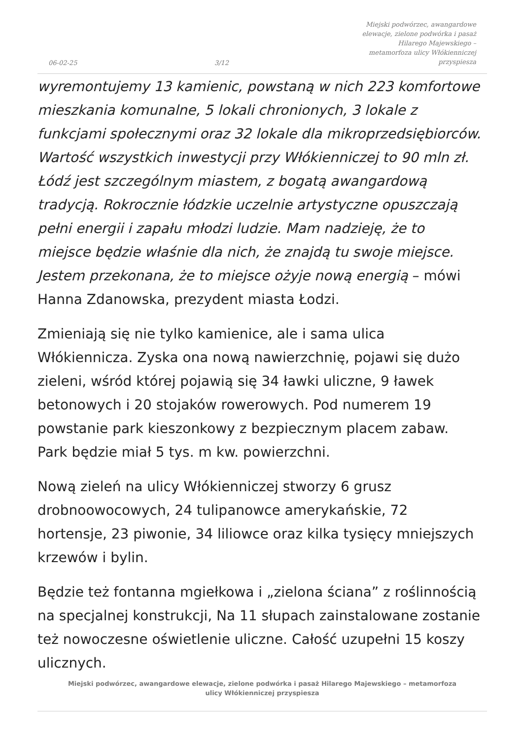06-02-25
3/12
Miejski podwórzec, awangardowe elewacje, zielone podwórka i pasaż Hilarego Majewskiego – metamorfoza ulicy Włókienniczej przyspiesza
wyremontujemy 13 kamienic, powstaną w nich 223 komfortowe mieszkania komunalne, 5 lokali chronionych, 3 lokale z funkcjami społecznymi oraz 32 lokale dla mikroprzedsiębiorców. Wartość wszystkich inwestycji przy Włókienniczej to 90 mln zł. Łódź jest szczególnym miastem, z bogatą awangardową tradycją. Rokrocznie łódzkie uczelnie artystyczne opuszczają pełni energii i zapału młodzi ludzie. Mam nadzieję, że to miejsce będzie właśnie dla nich, że znajdą tu swoje miejsce. Jestem przekonana, że to miejsce ożyje nową energią – mówi Hanna Zdanowska, prezydent miasta Łodzi.
Zmieniają się nie tylko kamienice, ale i sama ulica Włókiennicza. Zyska ona nową nawierzchnię, pojawi się dużo zieleni, wśród której pojawią się 34 ławki uliczne, 9 ławek betonowych i 20 stojaków rowerowych. Pod numerem 19 powstanie park kieszonkowy z bezpiecznym placem zabaw. Park będzie miał 5 tys. m kw. powierzchni.
Nową zieleń na ulicy Włókienniczej stworzy 6 grusz drobnoowocowych, 24 tulipanowce amerykańskie, 72 hortensje, 23 piwonie, 34 liliowce oraz kilka tysięcy mniejszych krzewów i bylin.
Będzie też fontanna mgiełkowa i „zielona ściana” z roślinnością na specjalnej konstrukcji, Na 11 słupach zainstalowane zostanie też nowoczesne oświetlenie uliczne. Całość uzupełni 15 koszy ulicznych.
Miejski podwórzec, awangardowe elewacje, zielone podwórka i pasaż Hilarego Majewskiego – metamorfoza ulicy Włókienniczej przyspiesza